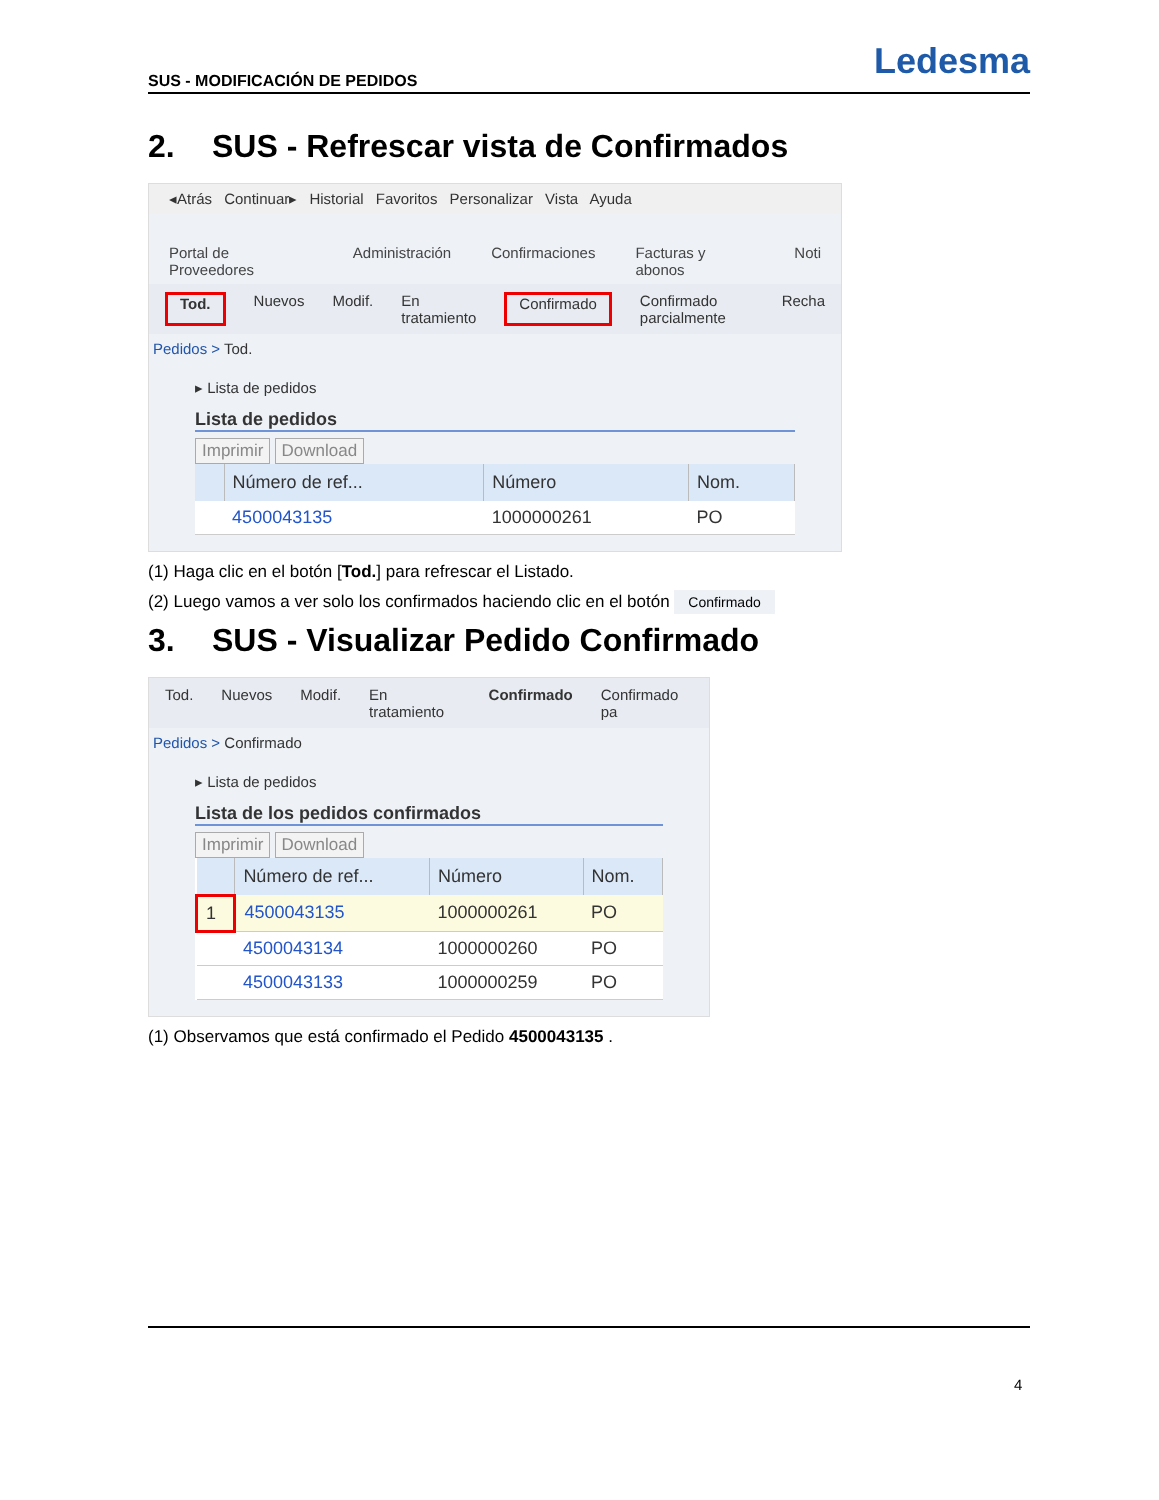SUS - MODIFICACIÓN DE PEDIDOS
Ledesma
2. SUS - Refrescar vista de Confirmados
◂Atrás Continuar▸ Historial Favoritos Personalizar Vista Ayuda
Portal de Proveedores Administración Confirmaciones Facturas y abonos Noti
Tod. Nuevos Modif. En tratamiento Confirmado Confirmado parcialmente Recha
Pedidos > Tod.
▸ Lista de pedidos
Lista de pedidos
Imprimir Download
| | Número de ref... | Número | Nom. |
| --- | --- | --- | --- |
| | 4500043135 | 1000000261 | PO |
(1) Haga clic en el botón [Tod.] para refrescar el Listado.
(2) Luego vamos a ver solo los confirmados haciendo clic en el botón Confirmado
3. SUS - Visualizar Pedido Confirmado
Tod. Nuevos Modif. En tratamiento Confirmado Confirmado pa
Pedidos > Confirmado
▸ Lista de pedidos
Lista de los pedidos confirmados
Imprimir Download
| | Número de ref... | Número | Nom. |
| --- | --- | --- | --- |
| 1 | 4500043135 | 1000000261 | PO |
| | 4500043134 | 1000000260 | PO |
| | 4500043133 | 1000000259 | PO |
(1) Observamos que está confirmado el Pedido 4500043135 .
4